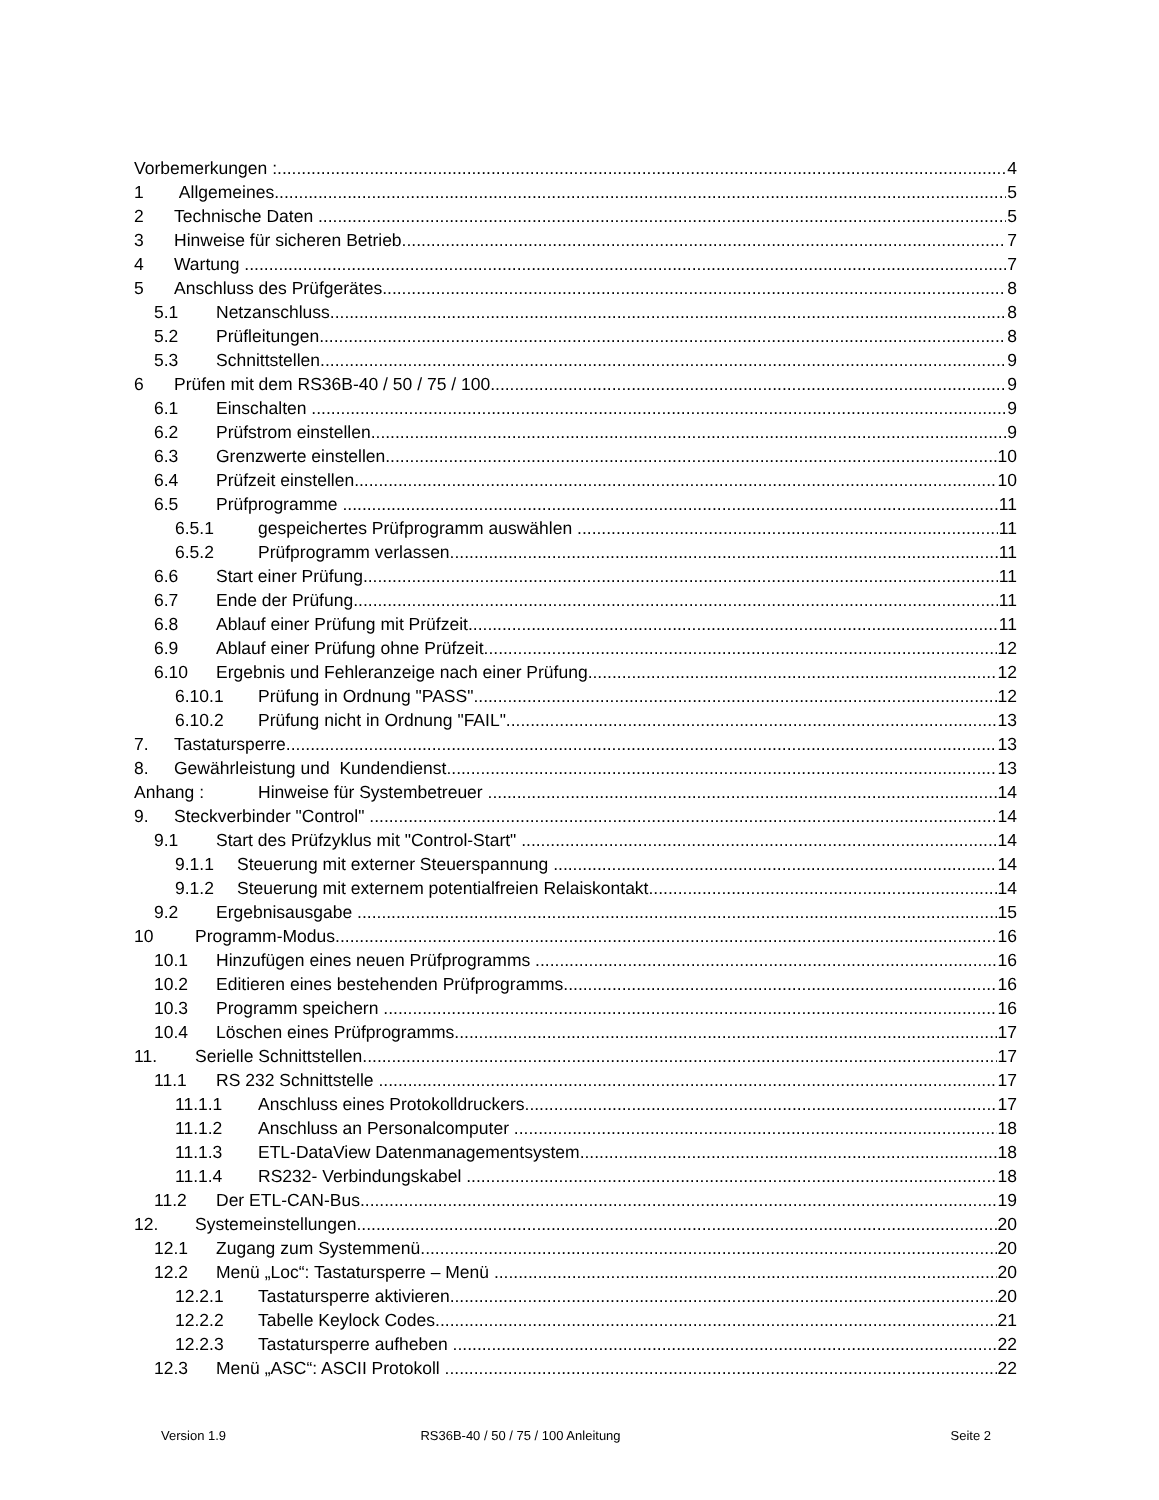Vorbemerkungen : 4
1 Allgemeines 5
2 Technische Daten 5
3 Hinweise für sicheren Betrieb 7
4 Wartung 7
5 Anschluss des Prüfgerätes 8
5.1 Netzanschluss 8
5.2 Prüfleitungen 8
5.3 Schnittstellen 9
6 Prüfen mit dem RS36B-40 / 50 / 75 / 100 9
6.1 Einschalten 9
6.2 Prüfstrom einstellen 9
6.3 Grenzwerte einstellen 10
6.4 Prüfzeit einstellen 10
6.5 Prüfprogramme 11
6.5.1 gespeichertes Prüfprogramm auswählen 11
6.5.2 Prüfprogramm verlassen 11
6.6 Start einer Prüfung 11
6.7 Ende der Prüfung 11
6.8 Ablauf einer Prüfung mit Prüfzeit 11
6.9 Ablauf einer Prüfung ohne Prüfzeit 12
6.10 Ergebnis und Fehleranzeige nach einer Prüfung 12
6.10.1 Prüfung in Ordnung "PASS" 12
6.10.2 Prüfung nicht in Ordnung "FAIL" 13
7. Tastatursperre 13
8. Gewährleistung und Kundendienst 13
Anhang : Hinweise für Systembetreuer 14
9. Steckverbinder "Control" 14
9.1 Start des Prüfzyklus mit "Control-Start" 14
9.1.1 Steuerung mit externer Steuerspannung 14
9.1.2 Steuerung mit externem potentialfreien Relaiskontakt 14
9.2 Ergebnisausgabe 15
10 Programm-Modus 16
10.1 Hinzufügen eines neuen Prüfprogramms 16
10.2 Editieren eines bestehenden Prüfprogramms 16
10.3 Programm speichern 16
10.4 Löschen eines Prüfprogramms 17
11. Serielle Schnittstellen 17
11.1 RS 232 Schnittstelle 17
11.1.1 Anschluss eines Protokolldruckers 17
11.1.2 Anschluss an Personalcomputer 18
11.1.3 ETL-DataView Datenmanagementsystem 18
11.1.4 RS232- Verbindungskabel 18
11.2 Der ETL-CAN-Bus 19
12. Systemeinstellungen 20
12.1 Zugang zum Systemmenü 20
12.2 Menü „Loc“: Tastatursperre – Menü 20
12.2.1 Tastatursperre aktivieren 20
12.2.2 Tabelle Keylock Codes 21
12.2.3 Tastatursperre aufheben 22
12.3 Menü „ASC“: ASCII Protokoll 22
Version 1.9 RS36B-40 / 50 / 75 / 100 Anleitung
Seite 2